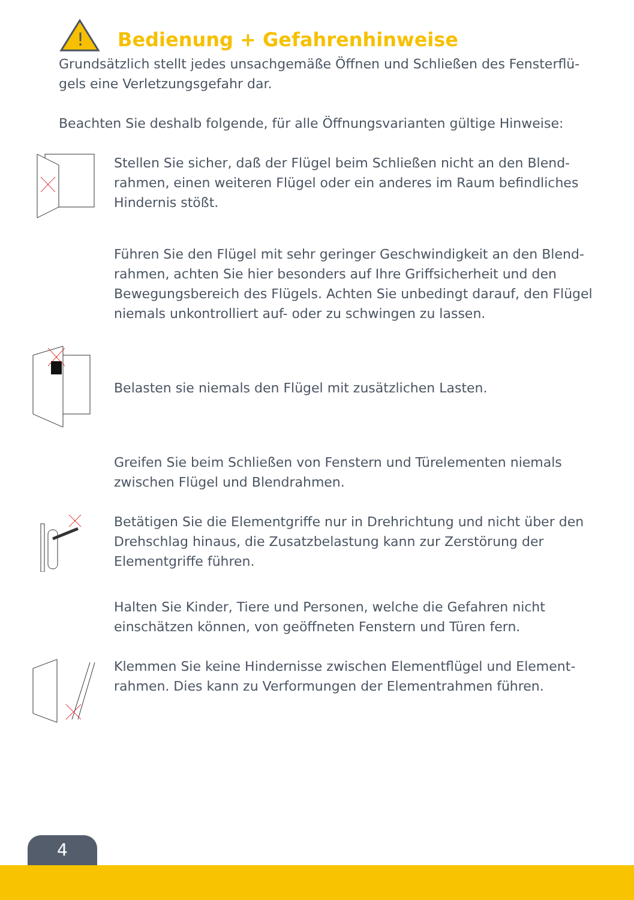!
Bedienung + Gefahrenhinweise
Grundsätzlich stellt jedes unsachgemäße Öffnen und Schließen des Fensterflü-gels eine Verletzungsgefahr dar.
Beachten Sie deshalb folgende, für alle Öffnungsvarianten gültige Hinweise:
Stellen Sie sicher, daß der Flügel beim Schließen nicht an den Blend-rahmen, einen weiteren Flügel oder ein anderes im Raum befindliches Hindernis stößt.
Führen Sie den Flügel mit sehr geringer Geschwindigkeit an den Blend-rahmen, achten Sie hier besonders auf Ihre Griffsicherheit und den Bewegungsbereich des Flügels. Achten Sie unbedingt darauf, den Flügel niemals unkontrolliert auf- oder zu schwingen zu lassen.
Belasten sie niemals den Flügel mit zusätzlichen Lasten.
Greifen Sie beim Schließen von Fenstern und Türelementen niemals zwischen Flügel und Blendrahmen.
Betätigen Sie die Elementgriffe nur in Drehrichtung und nicht über den Drehschlag hinaus, die Zusatzbelastung kann zur Zerstörung der Elementgriffe führen.
Halten Sie Kinder, Tiere und Personen, welche die Gefahren nicht einschätzen können, von geöffneten Fenstern und Türen fern.
Klemmen Sie keine Hindernisse zwischen Elementflügel und Element-rahmen. Dies kann zu Verformungen der Elementrahmen führen.
4